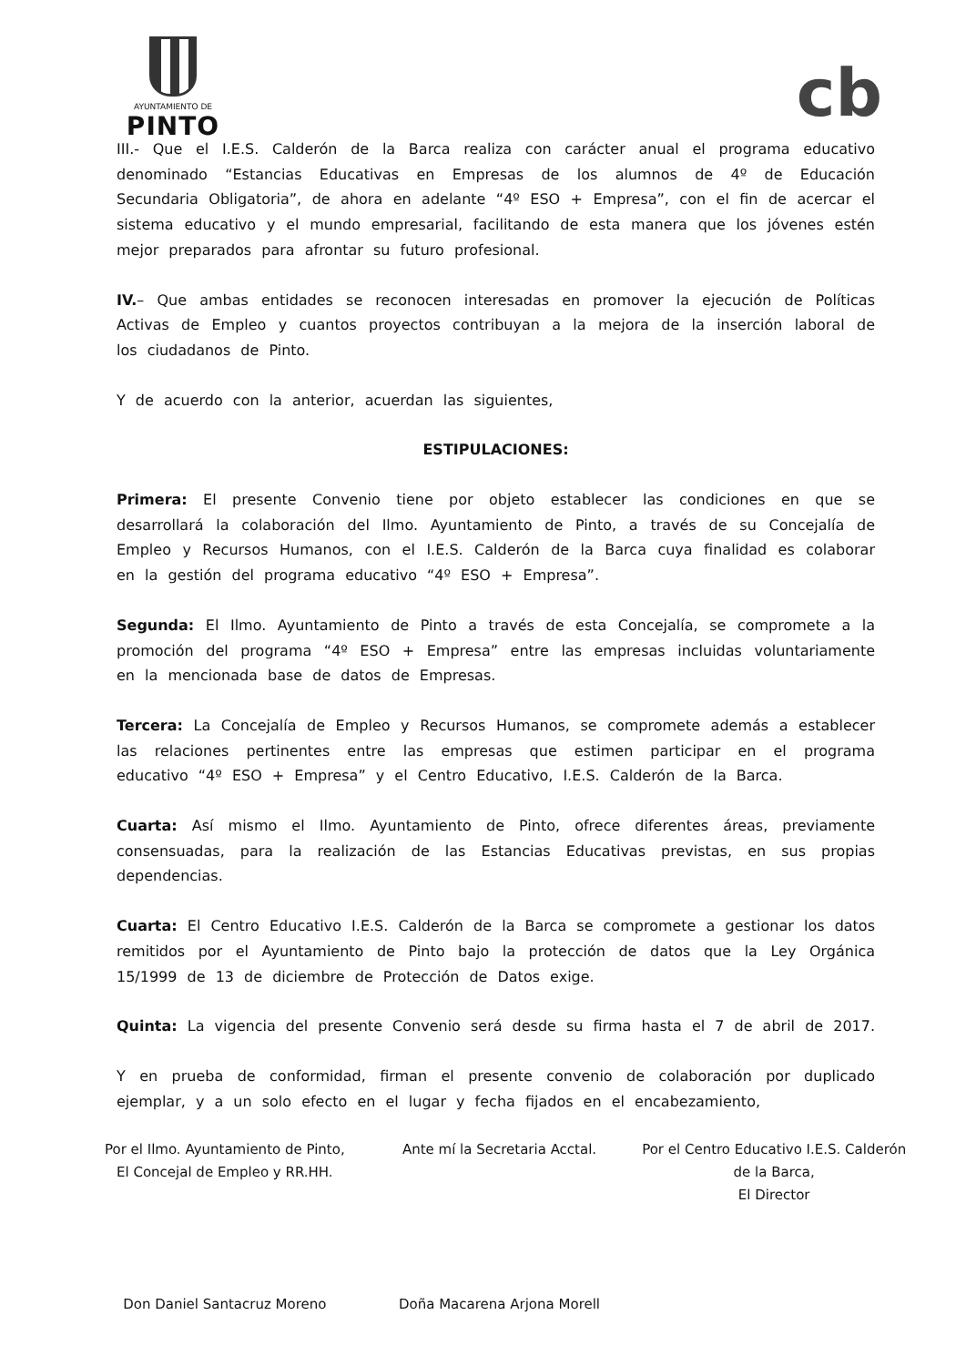AYUNTAMIENTO DE
PINTO
cb
III.- Que el I.E.S. Calderón de la Barca realiza con carácter anual el programa educativo denominado “Estancias Educativas en Empresas de los alumnos de 4º de Educación Secundaria Obligatoria”, de ahora en adelante “4º ESO + Empresa”, con el fin de acercar el sistema educativo y el mundo empresarial, facilitando de esta manera que los jóvenes estén mejor preparados para afrontar su futuro profesional.
IV.– Que ambas entidades se reconocen interesadas en promover la ejecución de Políticas Activas de Empleo y cuantos proyectos contribuyan a la mejora de la inserción laboral de los ciudadanos de Pinto.
Y de acuerdo con la anterior, acuerdan las siguientes,
ESTIPULACIONES:
Primera: El presente Convenio tiene por objeto establecer las condiciones en que se desarrollará la colaboración del Ilmo. Ayuntamiento de Pinto, a través de su Concejalía de Empleo y Recursos Humanos, con el I.E.S. Calderón de la Barca cuya finalidad es colaborar en la gestión del programa educativo “4º ESO + Empresa”.
Segunda: El Ilmo. Ayuntamiento de Pinto a través de esta Concejalía, se compromete a la promoción del programa “4º ESO + Empresa” entre las empresas incluidas voluntariamente en la mencionada base de datos de Empresas.
Tercera: La Concejalía de Empleo y Recursos Humanos, se compromete además a establecer las relaciones pertinentes entre las empresas que estimen participar en el programa educativo “4º ESO + Empresa” y el Centro Educativo, I.E.S. Calderón de la Barca.
Cuarta: Así mismo el Ilmo. Ayuntamiento de Pinto, ofrece diferentes áreas, previamente consensuadas, para la realización de las Estancias Educativas previstas, en sus propias dependencias.
Cuarta: El Centro Educativo I.E.S. Calderón de la Barca se compromete a gestionar los datos remitidos por el Ayuntamiento de Pinto bajo la protección de datos que la Ley Orgánica 15/1999 de 13 de diciembre de Protección de Datos exige.
Quinta: La vigencia del presente Convenio será desde su firma hasta el 7 de abril de 2017.
Y en prueba de conformidad, firman el presente convenio de colaboración por duplicado ejemplar, y a un solo efecto en el lugar y fecha fijados en el encabezamiento,
Por el Ilmo. Ayuntamiento de Pinto,
El Concejal de Empleo y RR.HH.
Don Daniel Santacruz Moreno
Ante mí la Secretaria Acctal.
Doña Macarena Arjona Morell
Por el Centro Educativo I.E.S. Calderón
de la Barca,
El Director